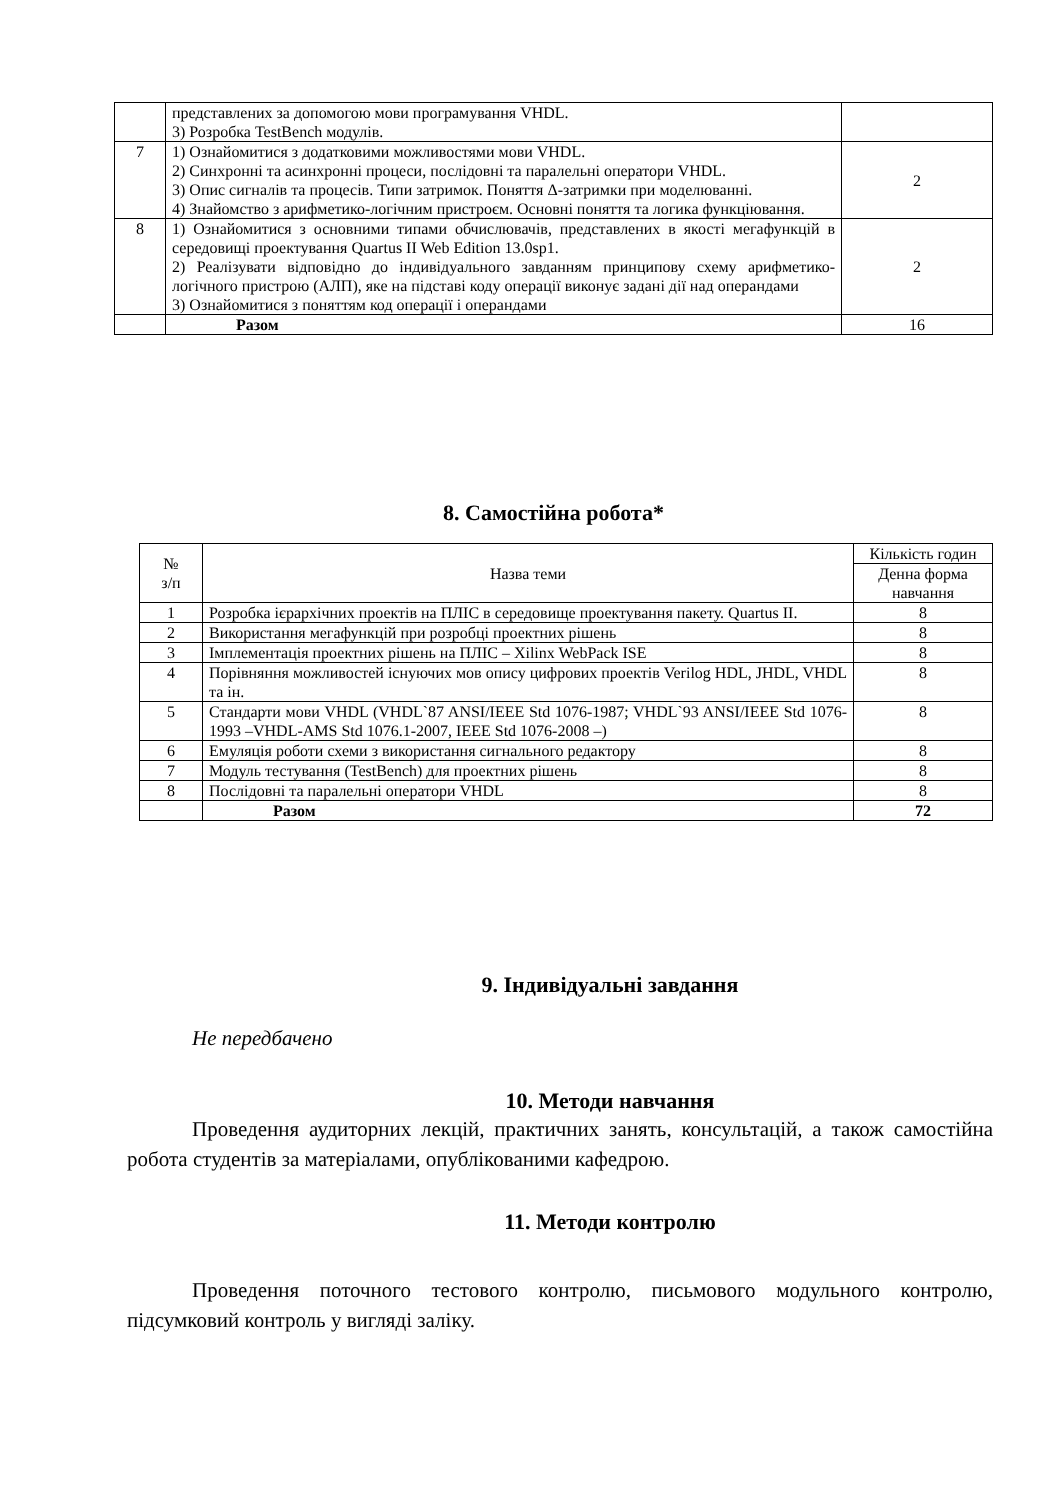| | представлених за допомогою мови програмування VHDL. 3) Розробка TestBench модулів. | |
| 7 | 1) Ознайомитися з додатковими можливостями мови VHDL. 2) Синхронні та асинхронні процеси, послідовні та паралельні оператори VHDL. 3) Опис сигналів та процесів. Типи затримок. Поняття Δ-затримки при моделюванні. 4) Знайомство з арифметико-логічним пристроєм. Основні поняття та логика функціювання. | 2 |
| 8 | 1) Ознайомитися з основними типами обчислювачів, представлених в якості мегафункцій в середовищі проектування Quartus II Web Edition 13.0sp1. 2) Реалізувати відповідно до індивідуального завданням принципову схему арифметико-логічного пристрою (АЛП), яке на підставі коду операції виконує задані дії над операндами 3) Ознайомитися з поняттям код операції і операндами | 2 |
| | Разом | 16 |
8. Самостійна робота*
| № з/п | Назва теми | Кількість годин |
| | | Денна форма навчання |
| 1 | Розробка ієрархічних проектів на ПЛІС в середовище проектування пакету. Quartus II. | 8 |
| 2 | Використання мегафункцій при розробці проектних рішень | 8 |
| 3 | Імплементація проектних рішень на ПЛІС – Xilinx WebPack ISE | 8 |
| 4 | Порівняння можливостей існуючих мов опису цифрових проектів Verilog HDL, JHDL, VHDL та ін. | 8 |
| 5 | Стандарти мови VHDL (VHDL`87 ANSI/IEEE Std 1076-1987; VHDL`93 ANSI/IEEE Std 1076-1993 –VHDL-AMS Std 1076.1-2007, IEEE Std 1076-2008 –) | 8 |
| 6 | Емуляція роботи схеми з використання сигнального редактору | 8 |
| 7 | Модуль тестування (TestBench) для проектних рішень | 8 |
| 8 | Послідовні та паралельні оператори VHDL | 8 |
| | Разом | 72 |
9. Індивідуальні завдання
Не передбачено
10. Методи навчання
Проведення аудиторних лекцій, практичних занять, консультацій, а також самостійна робота студентів за матеріалами, опублікованими кафедрою.
11. Методи контролю
Проведення поточного тестового контролю, письмового модульного контролю, підсумковий контроль у вигляді заліку.